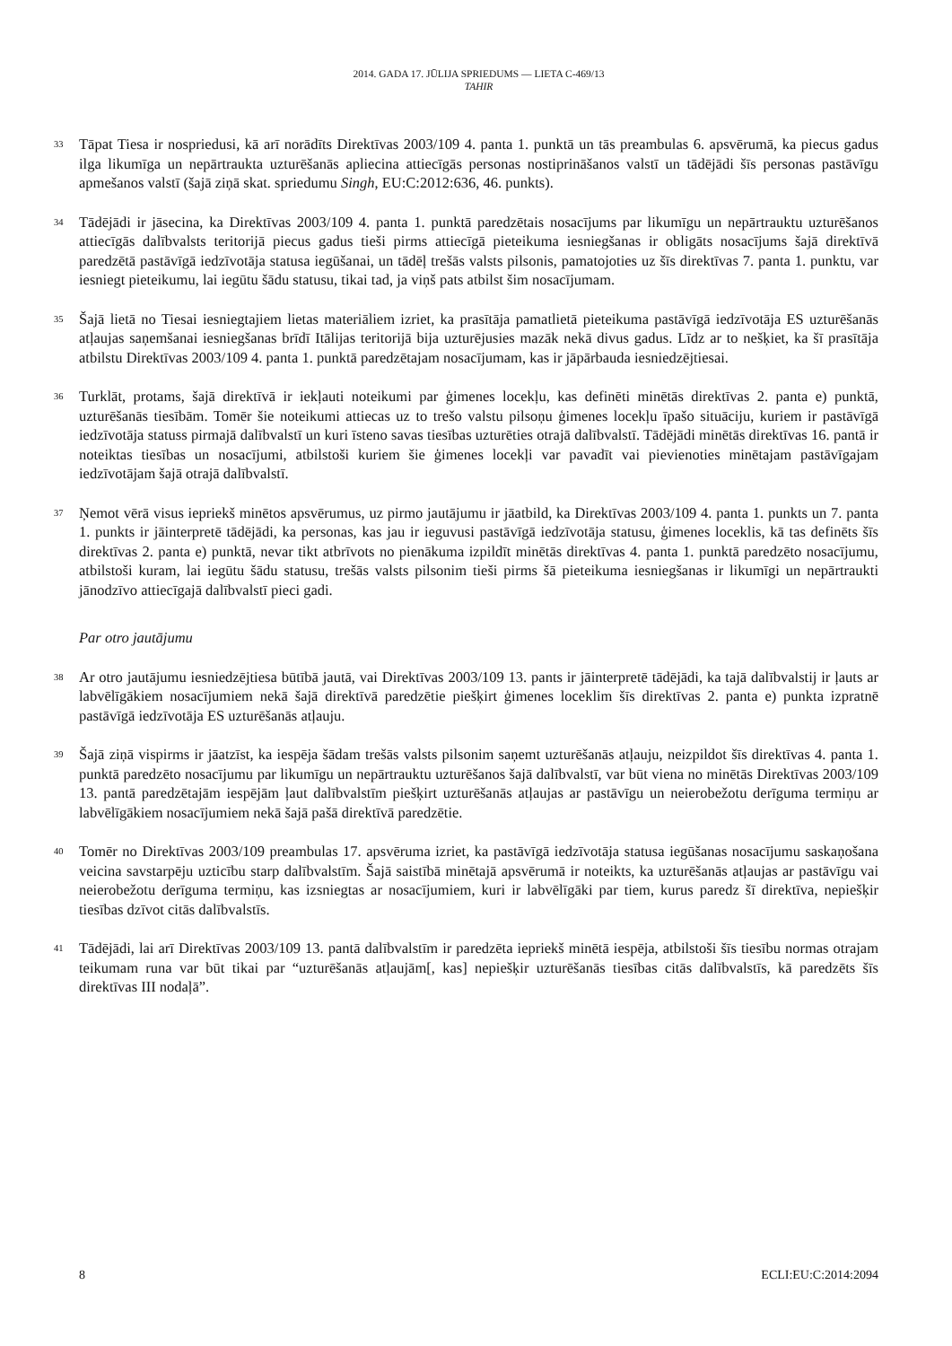2014. GADA 17. JŪLIJA SPRIEDUMS — LIETA C-469/13
TAHIR
33
Tāpat Tiesa ir nospriedusi, kā arī norādīts Direktīvas 2003/109 4. panta 1. punktā un tās preambulas 6. apsvērumā, ka piecus gadus ilga likumīga un nepārtraukta uzturēšanās apliecina attiecīgās personas nostiprināšanos valstī un tādējādi šīs personas pastāvīgu apmešanos valstī (šajā ziņā skat. spriedumu Singh, EU:C:2012:636, 46. punkts).
34
Tādējādi ir jāsecina, ka Direktīvas 2003/109 4. panta 1. punktā paredzētais nosacījums par likumīgu un nepārtrauktu uzturēšanos attiecīgās dalībvalsts teritorijā piecus gadus tieši pirms attiecīgā pieteikuma iesniegšanas ir obligāts nosacījums šajā direktīvā paredzētā pastāvīgā iedzīvotāja statusa iegūšanai, un tādēļ trešās valsts pilsonis, pamatojoties uz šīs direktīvas 7. panta 1. punktu, var iesniegt pieteikumu, lai iegūtu šādu statusu, tikai tad, ja viņš pats atbilst šim nosacījumam.
35
Šajā lietā no Tiesai iesniegtajiem lietas materiāliem izriet, ka prasītāja pamatlietā pieteikuma pastāvīgā iedzīvotāja ES uzturēšanās atļaujas saņemšanai iesniegšanas brīdī Itālijas teritorijā bija uzturējusies mazāk nekā divus gadus. Līdz ar to nešķiet, ka šī prasītāja atbilstu Direktīvas 2003/109 4. panta 1. punktā paredzētajam nosacījumam, kas ir jāpārbauda iesniedzējtiesai.
36
Turklāt, protams, šajā direktīvā ir iekļauti noteikumi par ģimenes locekļu, kas definēti minētās direktīvas 2. panta e) punktā, uzturēšanās tiesībām. Tomēr šie noteikumi attiecas uz to trešo valstu pilsoņu ģimenes locekļu īpašo situāciju, kuriem ir pastāvīgā iedzīvotāja statuss pirmajā dalībvalstī un kuri īsteno savas tiesības uzturēties otrajā dalībvalstī. Tādējādi minētās direktīvas 16. pantā ir noteiktas tiesības un nosacījumi, atbilstoši kuriem šie ģimenes locekļi var pavadīt vai pievienoties minētajam pastāvīgajam iedzīvotājam šajā otrajā dalībvalstī.
37
Ņemot vērā visus iepriekš minētos apsvērumus, uz pirmo jautājumu ir jāatbild, ka Direktīvas 2003/109 4. panta 1. punkts un 7. panta 1. punkts ir jāinterpretē tādējādi, ka personas, kas jau ir ieguvusi pastāvīgā iedzīvotāja statusu, ģimenes loceklis, kā tas definēts šīs direktīvas 2. panta e) punktā, nevar tikt atbrīvots no pienākuma izpildīt minētās direktīvas 4. panta 1. punktā paredzēto nosacījumu, atbilstoši kuram, lai iegūtu šādu statusu, trešās valsts pilsonim tieši pirms šā pieteikuma iesniegšanas ir likumīgi un nepārtraukti jānodzīvo attiecīgajā dalībvalstī pieci gadi.
Par otro jautājumu
38
Ar otro jautājumu iesniedzējtiesa būtībā jautā, vai Direktīvas 2003/109 13. pants ir jāinterpretē tādējādi, ka tajā dalībvalstij ir ļauts ar labvēlīgākiem nosacījumiem nekā šajā direktīvā paredzētie piešķirt ģimenes loceklim šīs direktīvas 2. panta e) punkta izpratnē pastāvīgā iedzīvotāja ES uzturēšanās atļauju.
39
Šajā ziņā vispirms ir jāatzīst, ka iespēja šādam trešās valsts pilsonim saņemt uzturēšanās atļauju, neizpildot šīs direktīvas 4. panta 1. punktā paredzēto nosacījumu par likumīgu un nepārtrauktu uzturēšanos šajā dalībvalstī, var būt viena no minētās Direktīvas 2003/109 13. pantā paredzētajām iespējām ļaut dalībvalstīm piešķirt uzturēšanās atļaujas ar pastāvīgu un neierobežotu derīguma termiņu ar labvēlīgākiem nosacījumiem nekā šajā pašā direktīvā paredzētie.
40
Tomēr no Direktīvas 2003/109 preambulas 17. apsvēruma izriet, ka pastāvīgā iedzīvotāja statusa iegūšanas nosacījumu saskaņošana veicina savstarpēju uzticību starp dalībvalstīm. Šajā saistībā minētajā apsvērumā ir noteikts, ka uzturēšanās atļaujas ar pastāvīgu vai neierobežotu derīguma termiņu, kas izsniegtas ar nosacījumiem, kuri ir labvēlīgāki par tiem, kurus paredz šī direktīva, nepiešķir tiesības dzīvot citās dalībvalstīs.
41
Tādējādi, lai arī Direktīvas 2003/109 13. pantā dalībvalstīm ir paredzēta iepriekš minētā iespēja, atbilstoši šīs tiesību normas otrajam teikumam runa var būt tikai par “uzturēšanās atļaujām[, kas] nepiešķir uzturēšanās tiesības citās dalībvalstīs, kā paredzēts šīs direktīvas III nodaļā”.
8 ECLI:EU:C:2014:2094